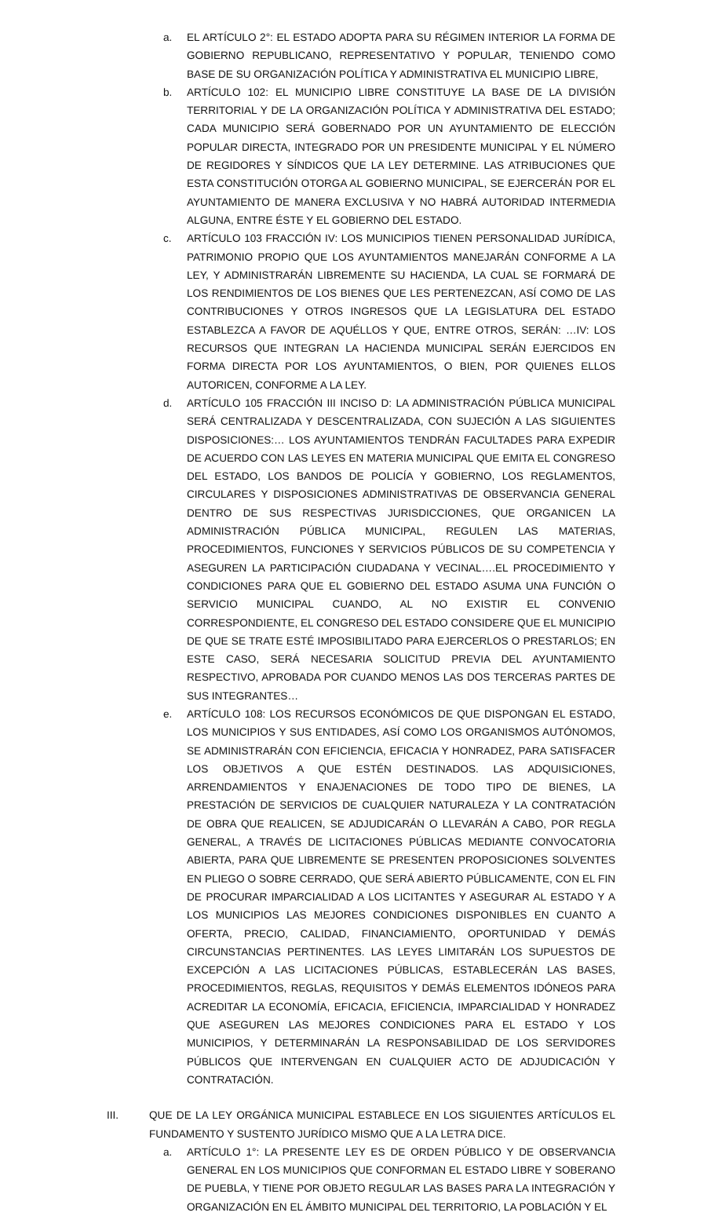a. EL ARTÍCULO 2°: EL ESTADO ADOPTA PARA SU RÉGIMEN INTERIOR LA FORMA DE GOBIERNO REPUBLICANO, REPRESENTATIVO Y POPULAR, TENIENDO COMO BASE DE SU ORGANIZACIÓN POLÍTICA Y ADMINISTRATIVA EL MUNICIPIO LIBRE,
b. ARTÍCULO 102: EL MUNICIPIO LIBRE CONSTITUYE LA BASE DE LA DIVISIÓN TERRITORIAL Y DE LA ORGANIZACIÓN POLÍTICA Y ADMINISTRATIVA DEL ESTADO; CADA MUNICIPIO SERÁ GOBERNADO POR UN AYUNTAMIENTO DE ELECCIÓN POPULAR DIRECTA, INTEGRADO POR UN PRESIDENTE MUNICIPAL Y EL NÚMERO DE REGIDORES Y SÍNDICOS QUE LA LEY DETERMINE. LAS ATRIBUCIONES QUE ESTA CONSTITUCIÓN OTORGA AL GOBIERNO MUNICIPAL, SE EJERCERÁN POR EL AYUNTAMIENTO DE MANERA EXCLUSIVA Y NO HABRÁ AUTORIDAD INTERMEDIA ALGUNA, ENTRE ÉSTE Y EL GOBIERNO DEL ESTADO.
c. ARTÍCULO 103 FRACCIÓN IV: LOS MUNICIPIOS TIENEN PERSONALIDAD JURÍDICA, PATRIMONIO PROPIO QUE LOS AYUNTAMIENTOS MANEJARÁN CONFORME A LA LEY, Y ADMINISTRARÁN LIBREMENTE SU HACIENDA, LA CUAL SE FORMARÁ DE LOS RENDIMIENTOS DE LOS BIENES QUE LES PERTENEZCAN, ASÍ COMO DE LAS CONTRIBUCIONES Y OTROS INGRESOS QUE LA LEGISLATURA DEL ESTADO ESTABLEZCA A FAVOR DE AQUÉLLOS Y QUE, ENTRE OTROS, SERÁN: …IV: LOS RECURSOS QUE INTEGRAN LA HACIENDA MUNICIPAL SERÁN EJERCIDOS EN FORMA DIRECTA POR LOS AYUNTAMIENTOS, O BIEN, POR QUIENES ELLOS AUTORICEN, CONFORME A LA LEY.
d. ARTÍCULO 105 FRACCIÓN III INCISO D: LA ADMINISTRACIÓN PÚBLICA MUNICIPAL SERÁ CENTRALIZADA Y DESCENTRALIZADA, CON SUJECIÓN A LAS SIGUIENTES DISPOSICIONES:… LOS AYUNTAMIENTOS TENDRÁN FACULTADES PARA EXPEDIR DE ACUERDO CON LAS LEYES EN MATERIA MUNICIPAL QUE EMITA EL CONGRESO DEL ESTADO, LOS BANDOS DE POLICÍA Y GOBIERNO, LOS REGLAMENTOS, CIRCULARES Y DISPOSICIONES ADMINISTRATIVAS DE OBSERVANCIA GENERAL DENTRO DE SUS RESPECTIVAS JURISDICCIONES, QUE ORGANICEN LA ADMINISTRACIÓN PÚBLICA MUNICIPAL, REGULEN LAS MATERIAS, PROCEDIMIENTOS, FUNCIONES Y SERVICIOS PÚBLICOS DE SU COMPETENCIA Y ASEGUREN LA PARTICIPACIÓN CIUDADANA Y VECINAL….EL PROCEDIMIENTO Y CONDICIONES PARA QUE EL GOBIERNO DEL ESTADO ASUMA UNA FUNCIÓN O SERVICIO MUNICIPAL CUANDO, AL NO EXISTIR EL CONVENIO CORRESPONDIENTE, EL CONGRESO DEL ESTADO CONSIDERE QUE EL MUNICIPIO DE QUE SE TRATE ESTÉ IMPOSIBILITADO PARA EJERCERLOS O PRESTARLOS; EN ESTE CASO, SERÁ NECESARIA SOLICITUD PREVIA DEL AYUNTAMIENTO RESPECTIVO, APROBADA POR CUANDO MENOS LAS DOS TERCERAS PARTES DE SUS INTEGRANTES…
e. ARTÍCULO 108: LOS RECURSOS ECONÓMICOS DE QUE DISPONGAN EL ESTADO, LOS MUNICIPIOS Y SUS ENTIDADES, ASÍ COMO LOS ORGANISMOS AUTÓNOMOS, SE ADMINISTRARÁN CON EFICIENCIA, EFICACIA Y HONRADEZ, PARA SATISFACER LOS OBJETIVOS A QUE ESTÉN DESTINADOS. LAS ADQUISICIONES, ARRENDAMIENTOS Y ENAJENACIONES DE TODO TIPO DE BIENES, LA PRESTACIÓN DE SERVICIOS DE CUALQUIER NATURALEZA Y LA CONTRATACIÓN DE OBRA QUE REALICEN, SE ADJUDICARÁN O LLEVARÁN A CABO, POR REGLA GENERAL, A TRAVÉS DE LICITACIONES PÚBLICAS MEDIANTE CONVOCATORIA ABIERTA, PARA QUE LIBREMENTE SE PRESENTEN PROPOSICIONES SOLVENTES EN PLIEGO O SOBRE CERRADO, QUE SERÁ ABIERTO PÚBLICAMENTE, CON EL FIN DE PROCURAR IMPARCIALIDAD A LOS LICITANTES Y ASEGURAR AL ESTADO Y A LOS MUNICIPIOS LAS MEJORES CONDICIONES DISPONIBLES EN CUANTO A OFERTA, PRECIO, CALIDAD, FINANCIAMIENTO, OPORTUNIDAD Y DEMÁS CIRCUNSTANCIAS PERTINENTES. LAS LEYES LIMITARÁN LOS SUPUESTOS DE EXCEPCIÓN A LAS LICITACIONES PÚBLICAS, ESTABLECERÁN LAS BASES, PROCEDIMIENTOS, REGLAS, REQUISITOS Y DEMÁS ELEMENTOS IDÓNEOS PARA ACREDITAR LA ECONOMÍA, EFICACIA, EFICIENCIA, IMPARCIALIDAD Y HONRADEZ QUE ASEGUREN LAS MEJORES CONDICIONES PARA EL ESTADO Y LOS MUNICIPIOS, Y DETERMINARÁN LA RESPONSABILIDAD DE LOS SERVIDORES PÚBLICOS QUE INTERVENGAN EN CUALQUIER ACTO DE ADJUDICACIÓN Y CONTRATACIÓN.
III. QUE DE LA LEY ORGÁNICA MUNICIPAL ESTABLECE EN LOS SIGUIENTES ARTÍCULOS EL FUNDAMENTO Y SUSTENTO JURÍDICO MISMO QUE A LA LETRA DICE.
a. ARTÍCULO 1°: LA PRESENTE LEY ES DE ORDEN PÚBLICO Y DE OBSERVANCIA GENERAL EN LOS MUNICIPIOS QUE CONFORMAN EL ESTADO LIBRE Y SOBERANO DE PUEBLA, Y TIENE POR OBJETO REGULAR LAS BASES PARA LA INTEGRACIÓN Y ORGANIZACIÓN EN EL ÁMBITO MUNICIPAL DEL TERRITORIO, LA POBLACIÓN Y EL